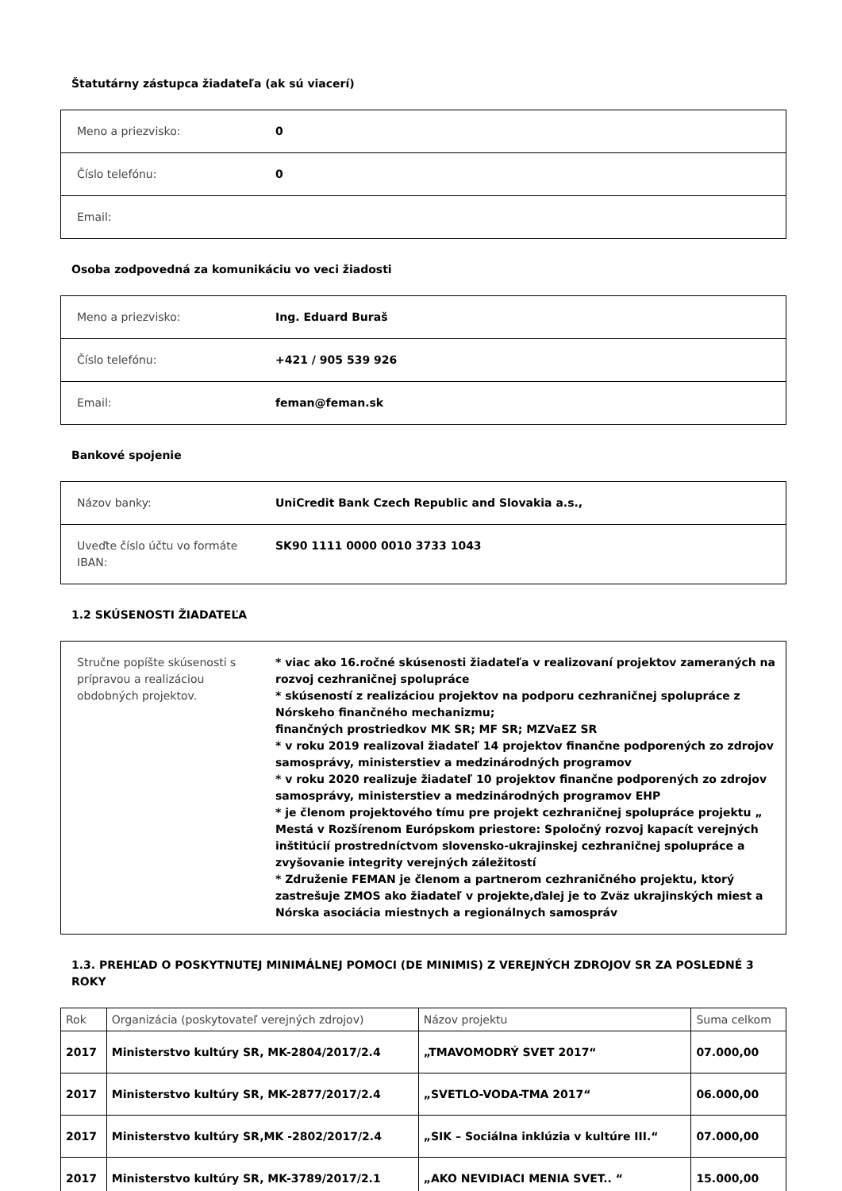Štatutárny zástupca žiadateľa (ak sú viacerí)
| Meno a priezvisko: | 0 |
| Číslo telefónu: | 0 |
| Email: | |
Osoba zodpovedná za komunikáciu vo veci žiadosti
| Meno a priezvisko: | Ing. Eduard Buraš |
| Číslo telefónu: | +421 / 905 539 926 |
| Email: | feman@feman.sk |
Bankové spojenie
| Názov banky: | UniCredit Bank Czech Republic and Slovakia a.s., |
| Uveďte číslo účtu vo formáte IBAN: | SK90 1111 0000 0010 3733 1043 |
1.2 SKÚSENOSTI ŽIADATEĽA
| Stručne popíšte skúsenosti s prípravou a realizáciou obdobných projektov. | * viac ako 16.ročné skúsenosti žiadateľa v realizovaní projektov zameraných na rozvoj cezhraničnej spolupráce * skúseností z realizáciou projektov na podporu cezhraničnej spolupráce z Nórskeho finančného mechanizmu; finančných prostriedkov MK SR; MF SR; MZVaEZ SR * v roku 2019 realizoval žiadateľ 14 projektov finančne podporených zo zdrojov samosprávy, ministerstiev a medzinárodných programov * v roku 2020 realizuje žiadateľ 10 projektov finančne podporených zo zdrojov samosprávy, ministerstiev a medzinárodných programov EHP * je členom projektového tímu pre projekt cezhraničnej spolupráce projektu „ Mestá v Rozšírenom Európskom priestore: Spoločný rozvoj kapacít verejných inštitúcií prostredníctvom slovensko-ukrajinskej cezhraničnej spolupráce a zvyšovanie integrity verejných záležitostí * Združenie FEMAN je členom a partnerom cezhraničného projektu, ktorý zastrešuje ZMOS ako žiadateľ v projekte,ďalej je to Zväz ukrajinských miest a Nórska asociácia miestnych a regionálnych samospráv |
1.3. PREHĽAD O POSKYTNUTEJ MINIMÁLNEJ POMOCI (DE MINIMIS) Z VEREJNÝCH ZDROJOV SR ZA POSLEDNÉ 3 ROKY
| Rok | Organizácia (poskytovateľ verejných zdrojov) | Názov projektu | Suma celkom |
| --- | --- | --- | --- |
| 2017 | Ministerstvo kultúry SR, MK-2804/2017/2.4 | „TMAVOMODRÝ SVET 2017“ | 07.000,00 |
| 2017 | Ministerstvo kultúry SR, MK-2877/2017/2.4 | „SVETLO-VODA-TMA 2017“ | 06.000,00 |
| 2017 | Ministerstvo kultúry SR,MK -2802/2017/2.4 | „SIK – Sociálna inklúzia v kultúre III.“ | 07.000,00 |
| 2017 | Ministerstvo kultúry SR, MK-3789/2017/2.1 | „AKO NEVIDIACI MENIA SVET.. “ | 15.000,00 |